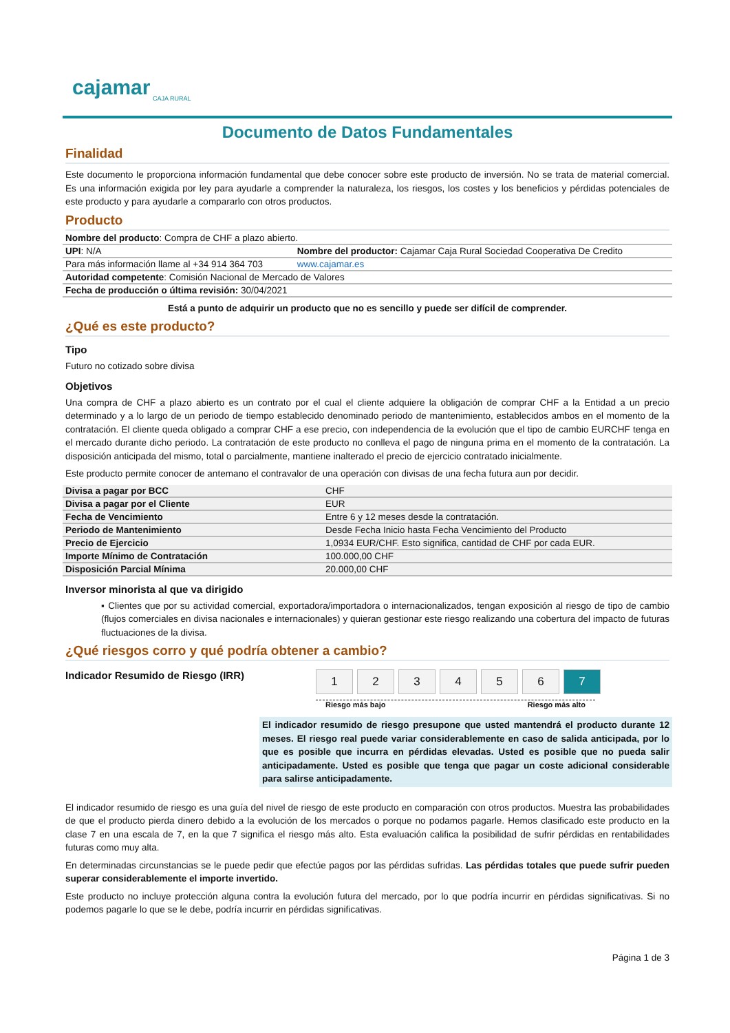cajamar
CAJA RURAL
Documento de Datos Fundamentales
Finalidad
Este documento le proporciona información fundamental que debe conocer sobre este producto de inversión. No se trata de material comercial. Es una información exigida por ley para ayudarle a comprender la naturaleza, los riesgos, los costes y los beneficios y pérdidas potenciales de este producto y para ayudarle a compararlo con otros productos.
Producto
| Nombre del producto : Compra de CHF a plazo abierto. | |
| UPI : N/A | Nombre del productor: Cajamar Caja Rural Sociedad Cooperativa De Credito |
| Para más información llame al +34 914 364 703 | www.cajamar.es |
| Autoridad competente : Comisión Nacional de Mercado de Valores | |
| Fecha de producción o última revisión: 30/04/2021 | |
Está a punto de adquirir un producto que no es sencillo y puede ser difícil de comprender.
¿Qué es este producto?
Tipo
Futuro no cotizado sobre divisa
Objetivos
Una compra de CHF a plazo abierto es un contrato por el cual el cliente adquiere la obligación de comprar CHF a la Entidad a un precio determinado y a lo largo de un periodo de tiempo establecido denominado periodo de mantenimiento, establecidos ambos en el momento de la contratación. El cliente queda obligado a comprar CHF a ese precio, con independencia de la evolución que el tipo de cambio EURCHF tenga en el mercado durante dicho periodo. La contratación de este producto no conlleva el pago de ninguna prima en el momento de la contratación. La disposición anticipada del mismo, total o parcialmente, mantiene inalterado el precio de ejercicio contratado inicialmente.
Este producto permite conocer de antemano el contravalor de una operación con divisas de una fecha futura aun por decidir.
| Divisa a pagar por BCC | CHF |
| Divisa a pagar por el Cliente | EUR |
| Fecha de Vencimiento | Entre 6 y 12 meses desde la contratación. |
| Periodo de Mantenimiento | Desde Fecha Inicio hasta Fecha Vencimiento del Producto |
| Precio de Ejercicio | 1,0934 EUR/CHF. Esto significa, cantidad de CHF por cada EUR. |
| Importe Mínimo de Contratación | 100.000,00 CHF |
| Disposición Parcial Mínima | 20.000,00 CHF |
Inversor minorista al que va dirigido
▪ Clientes que por su actividad comercial, exportadora/importadora o internacionalizados, tengan exposición al riesgo de tipo de cambio (flujos comerciales en divisa nacionales e internacionales) y quieran gestionar este riesgo realizando una cobertura del impacto de futuras fluctuaciones de la divisa.
¿Qué riesgos corro y qué podría obtener a cambio?
Indicador Resumido de Riesgo (IRR)
1 2 3 4 5 6 7
Riesgo más bajo Riesgo más alto
El indicador resumido de riesgo presupone que usted mantendrá el producto durante 12 meses. El riesgo real puede variar considerablemente en caso de salida anticipada, por lo que es posible que incurra en pérdidas elevadas. Usted es posible que no pueda salir anticipadamente. Usted es posible que tenga que pagar un coste adicional considerable para salirse anticipadamente.
El indicador resumido de riesgo es una guía del nivel de riesgo de este producto en comparación con otros productos. Muestra las probabilidades de que el producto pierda dinero debido a la evolución de los mercados o porque no podamos pagarle. Hemos clasificado este producto en la clase 7 en una escala de 7, en la que 7 significa el riesgo más alto. Esta evaluación califica la posibilidad de sufrir pérdidas en rentabilidades futuras como muy alta.
En determinadas circunstancias se le puede pedir que efectúe pagos por las pérdidas sufridas. Las pérdidas totales que puede sufrir pueden superar considerablemente el importe invertido.
Este producto no incluye protección alguna contra la evolución futura del mercado, por lo que podría incurrir en pérdidas significativas. Si no podemos pagarle lo que se le debe, podría incurrir en pérdidas significativas.
Página 1 de 3